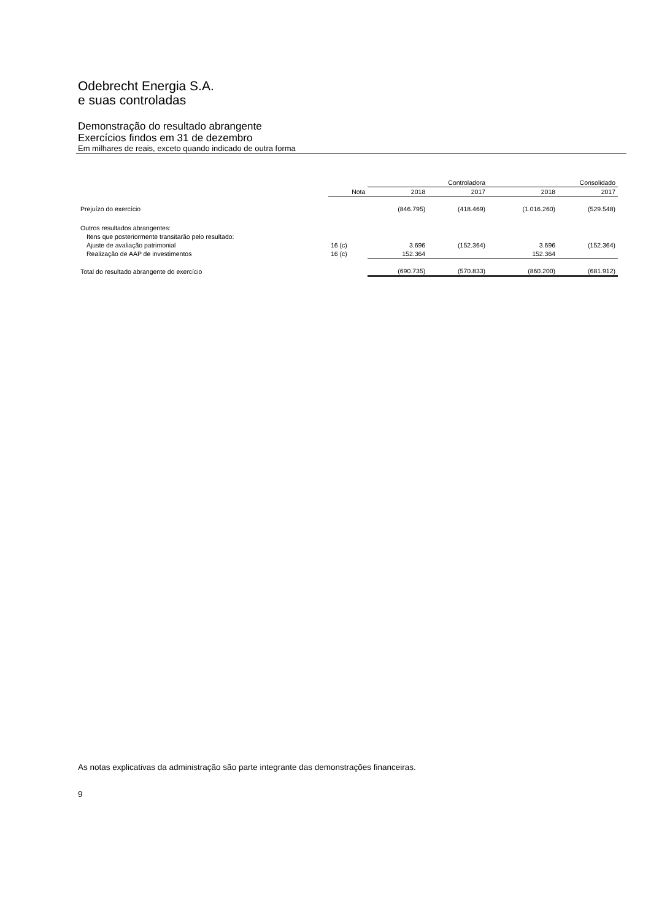Odebrecht Energia S.A.
e suas controladas
Demonstração do resultado abrangente
Exercícios findos em 31 de dezembro
Em milhares de reais, exceto quando indicado de outra forma
| | | Controladora | | Consolidado | |
| --- | --- | --- | --- | --- | --- |
| | Nota | 2018 | 2017 | 2018 | 2017 |
| Prejuízo do exercício | | (846.795) | (418.469) | (1.016.260) | (529.548) |
| Outros resultados abrangentes: | | | | | |
| Itens que posteriormente transitarão pelo resultado: | | | | | |
| Ajuste de avaliação patrimonial | 16 (c) | 3.696 | (152.364) | 3.696 | (152.364) |
| Realização de AAP de investimentos | 16 (c) | 152.364 | | 152.364 | |
| Total do resultado abrangente do exercício | | (690.735) | (570.833) | (860.200) | (681.912) |
As notas explicativas da administração são parte integrante das demonstrações financeiras.
9